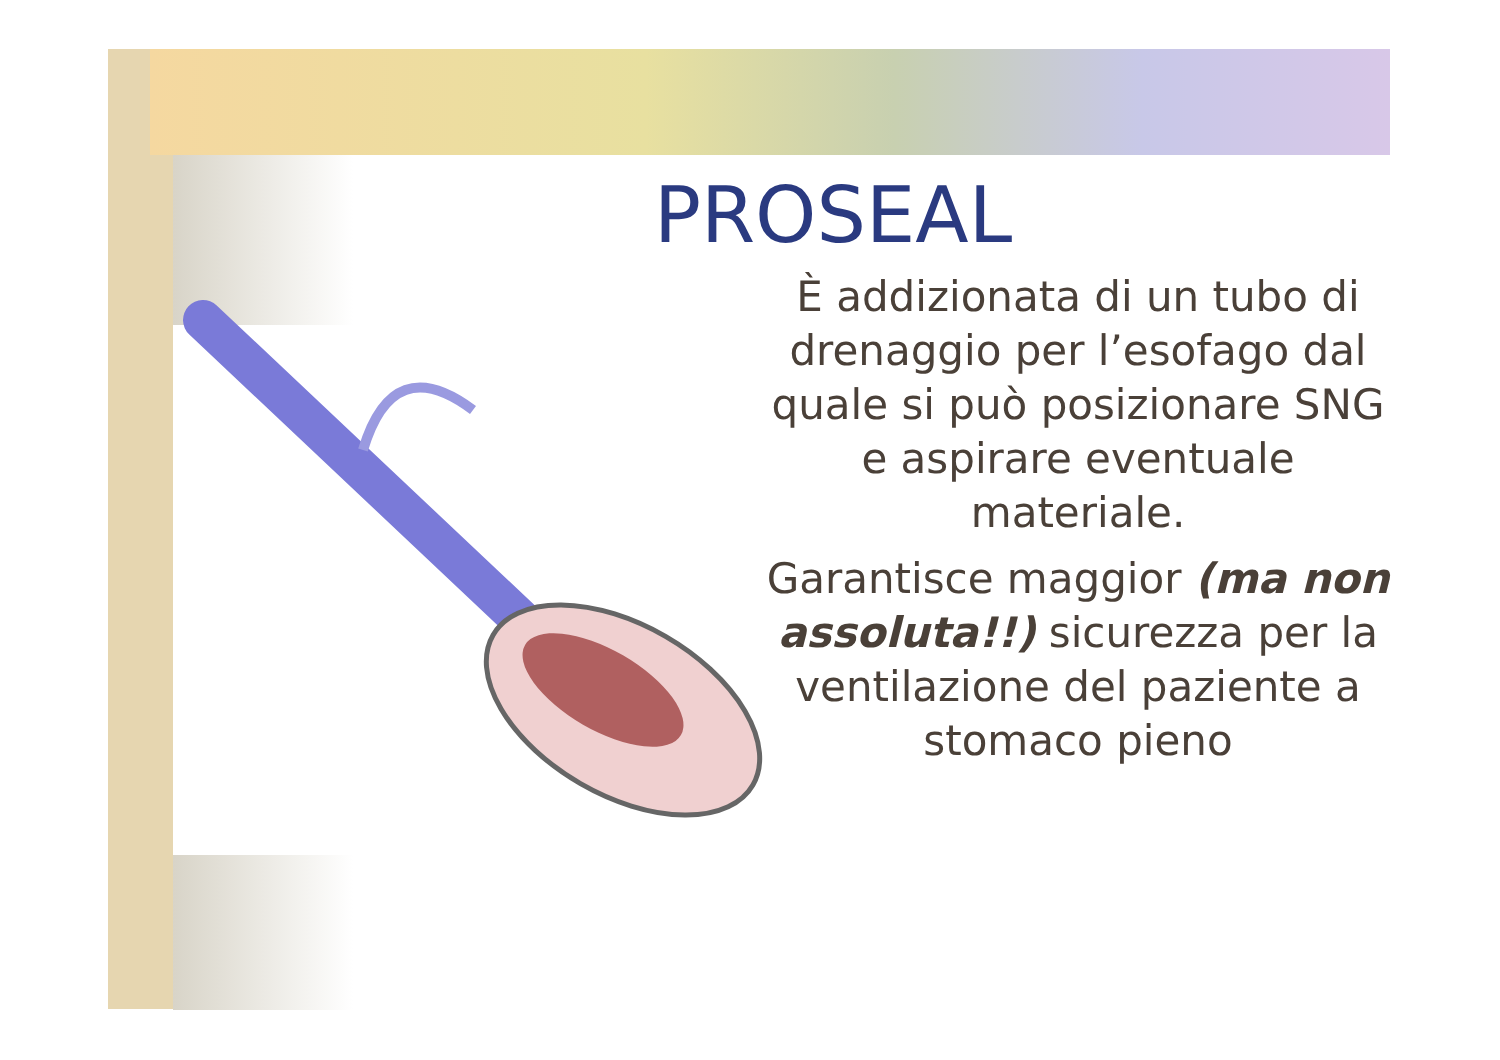PROSEAL
È addizionata di un tubo di drenaggio per l’esofago dal quale si può posizionare SNG e aspirare eventuale materiale.
Garantisce maggior (ma non assoluta!!) sicurezza per la ventilazione del paziente a stomaco pieno